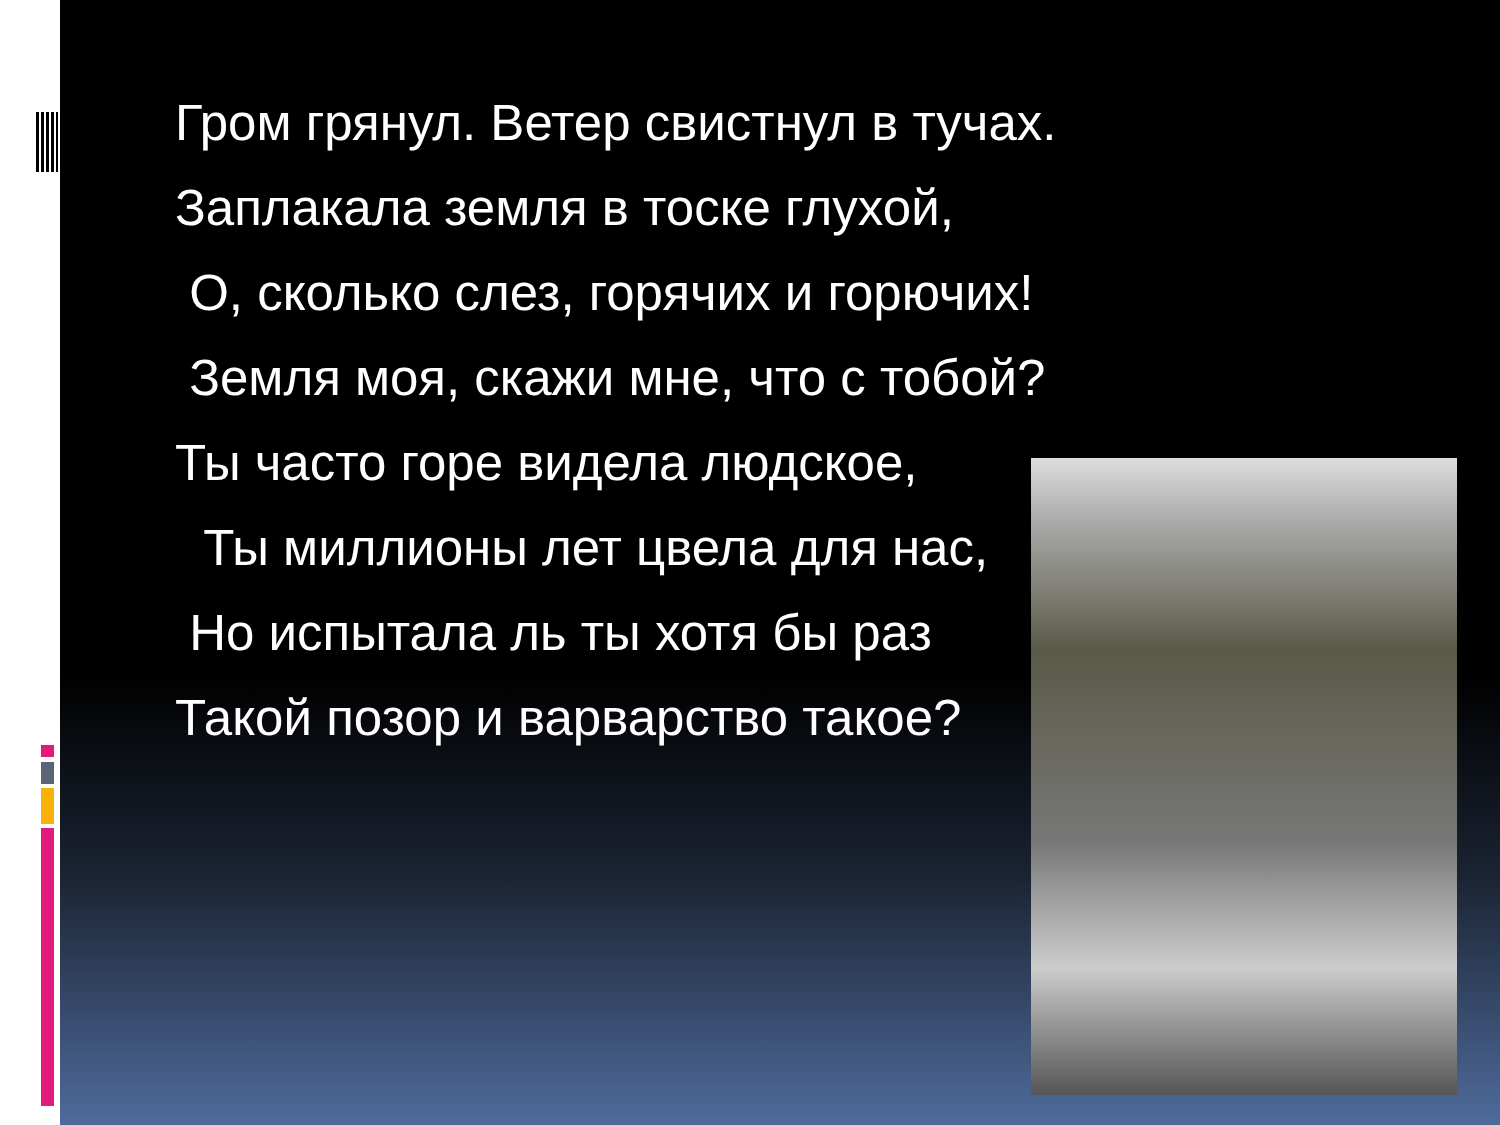Гром грянул. Ветер свистнул в тучах.
Заплакала земля в тоске глухой,
О, сколько слез, горячих и горючих!
Земля моя, скажи мне, что с тобой?
Ты часто горе видела людское,
Ты миллионы лет цвела для нас,
Но испытала ль ты хотя бы раз
Такой позор и варварство такое?